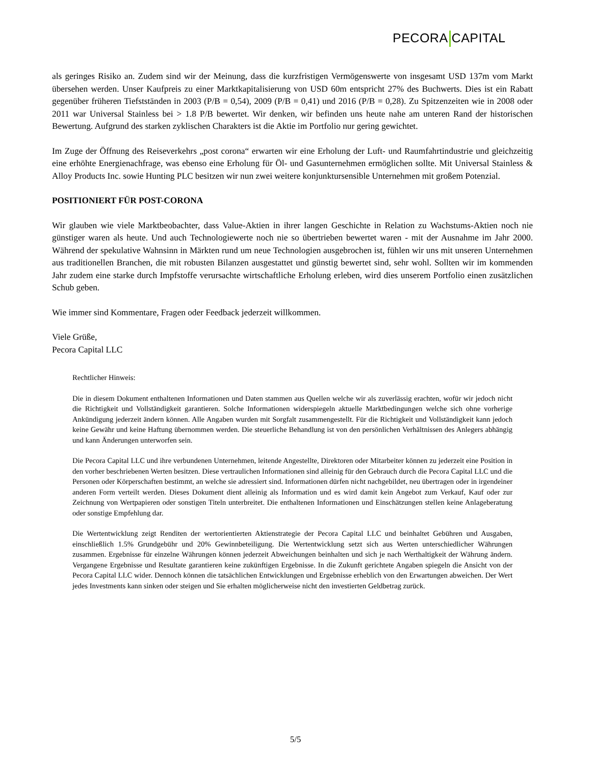PECORA CAPITAL
als geringes Risiko an. Zudem sind wir der Meinung, dass die kurzfristigen Vermögenswerte von insgesamt USD 137m vom Markt übersehen werden. Unser Kaufpreis zu einer Marktkapitalisierung von USD 60m entspricht 27% des Buchwerts. Dies ist ein Rabatt gegenüber früheren Tiefstständen in 2003 (P/B = 0,54), 2009 (P/B = 0,41) und 2016 (P/B = 0,28). Zu Spitzenzeiten wie in 2008 oder 2011 war Universal Stainless bei > 1.8 P/B bewertet. Wir denken, wir befinden uns heute nahe am unteren Rand der historischen Bewertung. Aufgrund des starken zyklischen Charakters ist die Aktie im Portfolio nur gering gewichtet.
Im Zuge der Öffnung des Reiseverkehrs „post corona“ erwarten wir eine Erholung der Luft- und Raumfahrtindustrie und gleichzeitig eine erhöhte Energienachfrage, was ebenso eine Erholung für Öl- und Gasunternehmen ermöglichen sollte. Mit Universal Stainless & Alloy Products Inc. sowie Hunting PLC besitzen wir nun zwei weitere konjunktursensible Unternehmen mit großem Potenzial.
POSITIONIERT FÜR POST-CORONA
Wir glauben wie viele Marktbeobachter, dass Value-Aktien in ihrer langen Geschichte in Relation zu Wachstums-Aktien noch nie günstiger waren als heute. Und auch Technologiewerte noch nie so übertrieben bewertet waren - mit der Ausnahme im Jahr 2000. Während der spekulative Wahnsinn in Märkten rund um neue Technologien ausgebrochen ist, fühlen wir uns mit unseren Unternehmen aus traditionellen Branchen, die mit robusten Bilanzen ausgestattet und günstig bewertet sind, sehr wohl. Sollten wir im kommenden Jahr zudem eine starke durch Impfstoffe verursachte wirtschaftliche Erholung erleben, wird dies unserem Portfolio einen zusätzlichen Schub geben.
Wie immer sind Kommentare, Fragen oder Feedback jederzeit willkommen.
Viele Grüße,
Pecora Capital LLC
Rechtlicher Hinweis:
Die in diesem Dokument enthaltenen Informationen und Daten stammen aus Quellen welche wir als zuverlässig erachten, wofür wir jedoch nicht die Richtigkeit und Vollständigkeit garantieren. Solche Informationen widerspiegeln aktuelle Marktbedingungen welche sich ohne vorherige Ankündigung jederzeit ändern können. Alle Angaben wurden mit Sorgfalt zusammengestellt. Für die Richtigkeit und Vollständigkeit kann jedoch keine Gewähr und keine Haftung übernommen werden. Die steuerliche Behandlung ist von den persönlichen Verhältnissen des Anlegers abhängig und kann Änderungen unterworfen sein.
Die Pecora Capital LLC und ihre verbundenen Unternehmen, leitende Angestellte, Direktoren oder Mitarbeiter können zu jederzeit eine Position in den vorher beschriebenen Werten besitzen. Diese vertraulichen Informationen sind alleinig für den Gebrauch durch die Pecora Capital LLC und die Personen oder Körperschaften bestimmt, an welche sie adressiert sind. Informationen dürfen nicht nachgebildet, neu übertragen oder in irgendeiner anderen Form verteilt werden. Dieses Dokument dient alleinig als Information und es wird damit kein Angebot zum Verkauf, Kauf oder zur Zeichnung von Wertpapieren oder sonstigen Titeln unterbreitet. Die enthaltenen Informationen und Einschätzungen stellen keine Anlageberatung oder sonstige Empfehlung dar.
Die Wertentwicklung zeigt Renditen der wertorientierten Aktienstrategie der Pecora Capital LLC und beinhaltet Gebühren und Ausgaben, einschließlich 1.5% Grundgebühr und 20% Gewinnbeteiligung. Die Wertentwicklung setzt sich aus Werten unterschiedlicher Währungen zusammen. Ergebnisse für einzelne Währungen können jederzeit Abweichungen beinhalten und sich je nach Werthaltigkeit der Währung ändern. Vergangene Ergebnisse und Resultate garantieren keine zukünftigen Ergebnisse. In die Zukunft gerichtete Angaben spiegeln die Ansicht von der Pecora Capital LLC wider. Dennoch können die tatsächlichen Entwicklungen und Ergebnisse erheblich von den Erwartungen abweichen. Der Wert jedes Investments kann sinken oder steigen und Sie erhalten möglicherweise nicht den investierten Geldbetrag zurück.
5/5